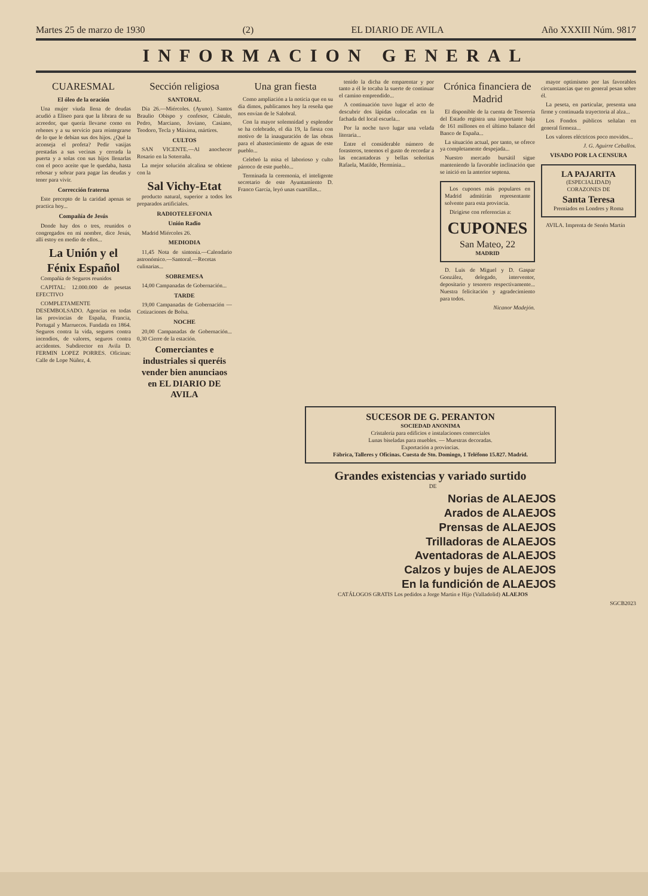Martes 25 de marzo de 1930 (2) EL DIARIO DE AVILA Año XXXIII Núm. 9817
INFORMACION GENERAL
CUARESMAL
El óleo de la oración
Una mujer viuda llena de deudas acudió a Eliseo para que la librara de su acreedor, que quería llevarse como en rehenes y a su servicio para reintegrarse de lo que le debían sus dos hijos. ¿Qué la aconseja el profeta? Pedir vasijas prestadas a sus vecinas y cerrada la puerta y a solas con sus hijos llenarlas con el poco aceite que le quedaba, hasta rebosar y sobrar para pagar las deudas y tener para vivir.
Corrección fraterna
Este precepto de la caridad apenas se practica hoy...
Compañía de Jesús
Donde hay dos o tres, reunidos o congregados en mi nombre, dice Jesús, allí estoy en medio de ellos...
La Unión y el Fénix Español
Compañía de Seguros reunidos
CAPITAL: 12.000.000 de pesetas EFECTIVO
COMPLETAMENTE DESEMBOLSADO. Agencias en todas las provincias de España, Francia, Portugal y Marruecos. Fundada en 1864. Seguros contra la vida, seguros contra incendios, de valores, seguros contra accidentes. Subdirector en Avila D. FERMIN LOPEZ PORRES. Oficinas: Calle de Lope Núñez, 4.
Sección religiosa
SANTORAL
Día 26.—Miércoles. (Ayuno). Santos Braulio Obispo y confesor, Cástulo, Pedro, Marciano, Joviano, Casiano, Teodoro, Tecla y Máxima, mártires.
CULTOS
SAN VICENTE.—Al anochecer Rosario en la Soterraña.
La mejor solución alcalina se obtiene con la
Sal Vichy-Etat
producto natural, superior a todos los preparados artificiales.
RADIOTELEFONIA
Unión Radio
Madrid Miércoles 26.
MEDIODIA
11,45 Nota de sintonía.—Calendario astronómico.—Santoral.—Recetas culinarias...
SOBREMESA
14,00 Campanadas de Gobernación...
TARDE
19,00 Campanadas de Gobernación — Cotizaciones de Bolsa.
NOCHE
20,00 Campanadas de Gobernación... 0,30 Cierre de la estación.
Comerciantes e industriales si queréis vender bien anunciaos en EL DIARIO DE AVILA
Una gran fiesta
Como ampliación a la noticia que en su día dimos, publicamos hoy la reseña que nos envían de le Salobral.
Con la mayor solemnidad y esplendor se ha celebrado, el día 19, la fiesta con motivo de la inauguración de las obras para el abastecimiento de aguas de este pueblo...
Celebró la misa el laborioso y culto párroco de este pueblo...
Terminada la ceremonia, el inteligente secretario de este Ayuntamiento D. Franco García, leyó unas cuartillas...
tenido la dicha de emparentar y por tanto a él le tocaba la suerte de continuar el camino emprendido...
A continuación tuvo lugar el acto de descubrir dos lápidas colocadas en la fachada del local escuela...
Por la noche tuvo lugar una velada literaria...
Entre el considerable número de forasteros, tenemos el gusto de recordar a las encantadoras y bellas señoritas Rafaela, Matilde, Hermínia...
Crónica financiera de Madrid
El disponible de la cuenta de Tesorería del Estado registra una importante baja de 161 millones en el último balance del Banco de España...
La situación actual, por tanto, se ofrece ya completamente despejada...
Nuestro mercado bursátil sigue manteniendo la favorable inclinación que se inició en la anterior septena.
Los cupones más populares en Madrid admitirán representante solvente para esta provincia.
Dirigirse con referencias a:
CUPONES
San Mateo, 22
MADRID
D. Luis de Miguel y D. Gaspar González, delegado, interventor, depositario y tesorero respectivamente... Nuestra felicitación y agradecimiento para todos.
Nicanor Madejón.
mayor optimismo por las favorables circunstancias que en general pesan sobre él.
La peseta, en particular, presenta una firme y continuada trayectoria al alza...
Los Fondos públicos señalan en general firmeza...
Los valores eléctricos poco movidos...
J. G. Aguirre Ceballos.
VISADO POR LA CENSURA
LA PAJARITA
(ESPECIALIDAD)
CORAZONES DE
Santa Teresa
Premiados en Londres y Roma
AVILA. Imprenta de Senén Martín
SUCESOR DE G. PERANTON
SOCIEDAD ANONIMA
Cristalería para edificios e instalaciones comerciales
Lunas biseladas para muebles. — Muestras decoradas.
Exportación a provincias.
Fábrica, Talleres y Oficinas. Cuesta de Sto. Domingo, 1 Teléfono 15.827. Madrid.
Grandes existencias y variado surtido
DE
Norias de ALAEJOS
Arados de ALAEJOS
Prensas de ALAEJOS
Trilladoras de ALAEJOS
Aventadoras de ALAEJOS
Calzos y bujes de ALAEJOS
En la fundición de ALAEJOS
CATÁLOGOS GRATIS Los pedidos a Jorge Martín e Hijo (Valladolid) ALAEJOS
SGCB2023